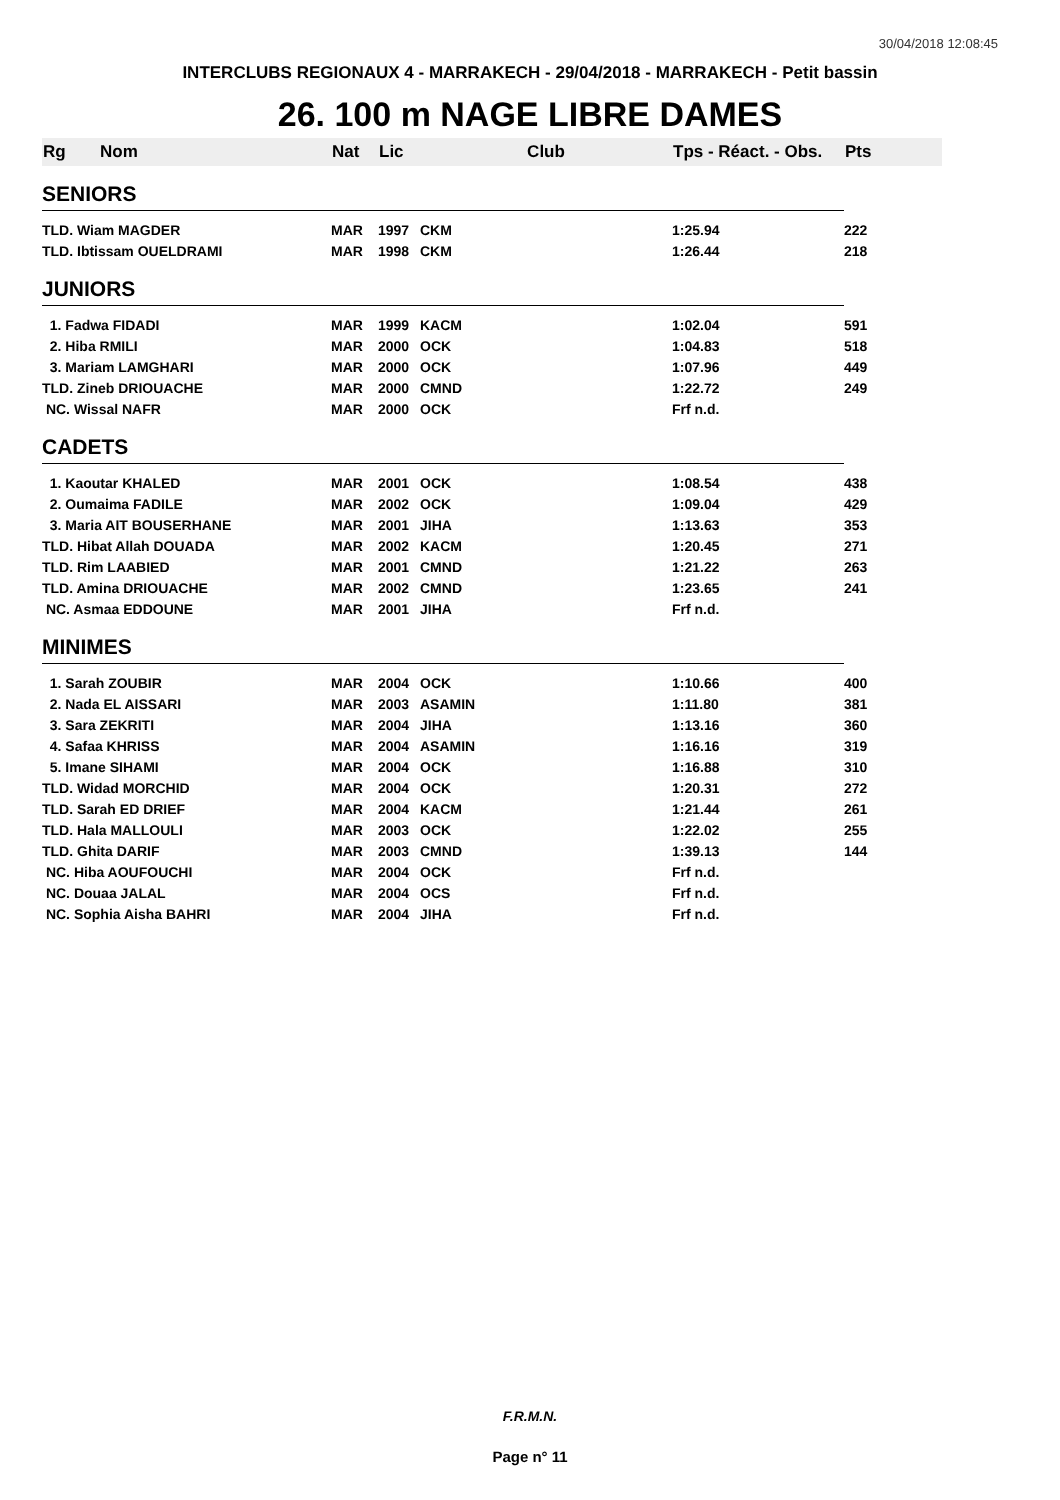30/04/2018 12:08:45
INTERCLUBS REGIONAUX 4 - MARRAKECH - 29/04/2018 - MARRAKECH - Petit bassin
26. 100 m NAGE LIBRE DAMES
| Rg | Nom | Nat | Lic | Club | Tps - Réact. - Obs. | Pts |
| --- | --- | --- | --- | --- | --- | --- |
| SENIORS | | | | | | |
| TLD. Wiam MAGDER | | MAR | 1997 | CKM | 1:25.94 | 222 |
| TLD. Ibtissam OUELDRAMI | | MAR | 1998 | CKM | 1:26.44 | 218 |
| JUNIORS | | | | | | |
| 1. Fadwa FIDADI | | MAR | 1999 | KACM | 1:02.04 | 591 |
| 2. Hiba RMILI | | MAR | 2000 | OCK | 1:04.83 | 518 |
| 3. Mariam LAMGHARI | | MAR | 2000 | OCK | 1:07.96 | 449 |
| TLD. Zineb DRIOUACHE | | MAR | 2000 | CMND | 1:22.72 | 249 |
| NC. Wissal NAFR | | MAR | 2000 | OCK | Frf n.d. | |
| CADETS | | | | | | |
| 1. Kaoutar KHALED | | MAR | 2001 | OCK | 1:08.54 | 438 |
| 2. Oumaima FADILE | | MAR | 2002 | OCK | 1:09.04 | 429 |
| 3. Maria AIT BOUSERHANE | | MAR | 2001 | JIHA | 1:13.63 | 353 |
| TLD. Hibat Allah DOUADA | | MAR | 2002 | KACM | 1:20.45 | 271 |
| TLD. Rim LAABIED | | MAR | 2001 | CMND | 1:21.22 | 263 |
| TLD. Amina DRIOUACHE | | MAR | 2002 | CMND | 1:23.65 | 241 |
| NC. Asmaa EDDOUNE | | MAR | 2001 | JIHA | Frf n.d. | |
| MINIMES | | | | | | |
| 1. Sarah ZOUBIR | | MAR | 2004 | OCK | 1:10.66 | 400 |
| 2. Nada EL AISSARI | | MAR | 2003 | ASAMIN | 1:11.80 | 381 |
| 3. Sara ZEKRITI | | MAR | 2004 | JIHA | 1:13.16 | 360 |
| 4. Safaa KHRISS | | MAR | 2004 | ASAMIN | 1:16.16 | 319 |
| 5. Imane SIHAMI | | MAR | 2004 | OCK | 1:16.88 | 310 |
| TLD. Widad MORCHID | | MAR | 2004 | OCK | 1:20.31 | 272 |
| TLD. Sarah ED DRIEF | | MAR | 2004 | KACM | 1:21.44 | 261 |
| TLD. Hala MALLOULI | | MAR | 2003 | OCK | 1:22.02 | 255 |
| TLD. Ghita DARIF | | MAR | 2003 | CMND | 1:39.13 | 144 |
| NC. Hiba AOUFOUCHI | | MAR | 2004 | OCK | Frf n.d. | |
| NC. Douaa JALAL | | MAR | 2004 | OCS | Frf n.d. | |
| NC. Sophia Aisha BAHRI | | MAR | 2004 | JIHA | Frf n.d. | |
F.R.M.N.
Page n° 11